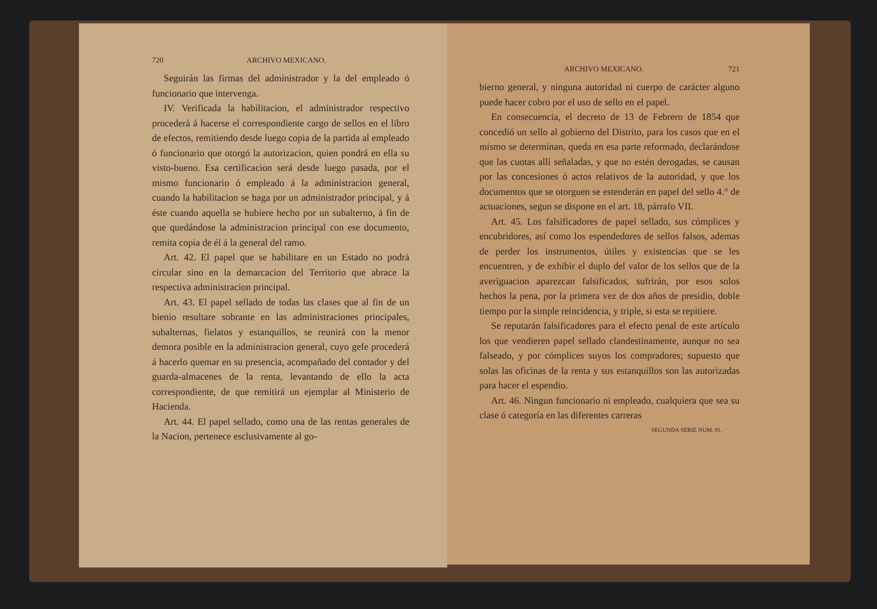720 ARCHIVO MEXICANO.
Seguirán las firmas del administrador y la del empleado ó funcionario que intervenga.
IV. Verificada la habilitacion, el administrador respectivo procederá á hacerse el correspondiente cargo de sellos en el libro de efectos, remitiendo desde luego copia de la partida al empleado ó funcionario que otorgó la autorizacion, quien pondrá en ella su visto-bueno. Esa certificacion será desde luego pasada, por el mismo funcionario ó empleado á la administracion general, cuando la habilitacion se haga por un administrador principal, y á éste cuando aquella se hubiere hecho por un subalterno, á fin de que quedándose la administracion principal con ese documento, remita copia de él á la general del ramo.
Art. 42. El papel que se habilitare en un Estado no podrá circular sino en la demarcacion del Territorio que abrace la respectiva administracion principal.
Art. 43. El papel sellado de todas las clases que al fin de un bienio resultare sobrante en las administraciones principales, subalternas, fielatos y estanquillos, se reunirá con la menor demora posible en la administracion general, cuyo gefe procederá á hacerlo quemar en su presencia, acompañado del contador y del guarda-almacenes de la renta, levantando de ello la acta correspondiente, de que remitirá un ejemplar al Ministerio de Hacienda.
Art. 44. El papel sellado, como una de las rentas generales de la Nacion, pertenece esclusivamente al go-
ARCHIVO MEXICANO. 721
bierno general, y ninguna autoridad ni cuerpo de carácter alguno puede hacer cobro por el uso de sello en el papel.
En consecuencia, el decreto de 13 de Febrero de 1854 que concedió un sello al gobierno del Distrito, para los casos que en el mismo se determinan, queda en esa parte reformado, declarándose que las cuotas allí señaladas, y que no estén derogadas, se causan por las concesiones ó actos relativos de la autoridad, y que los documentos que se otorguen se estenderán en papel del sello 4.° de actuaciones, segun se dispone en el art. 18, párrafo VII.
Art. 45. Los falsificadores de papel sellado, sus cómplices y encubridores, así como los espendedores de sellos falsos, ademas de perder los instrumentos, útiles y existencias que se les encuentren, y de exhibir el duplo del valor de los sellos que de la averiguacion aparezcan falsificados, sufrirán, por esos solos hechos la pena, por la primera vez de dos años de presidio, doble tiempo por la simple reincidencia, y triple, si esta se repitiere.
Se reputarán falsificadores para el efecto penal de este artículo los que vendieren papel sellado clandestinamente, aunque no sea falseado, y por cómplices suyos los compradores; supuesto que solas las oficinas de la renta y sus estanquillos son las autorizadas para hacer el espendio.
Art. 46. Ningun funcionario ni empleado, cualquiera que sea su clase ó categoría en las diferentes carreras
SEGUNDA SERIE NUM. 91.